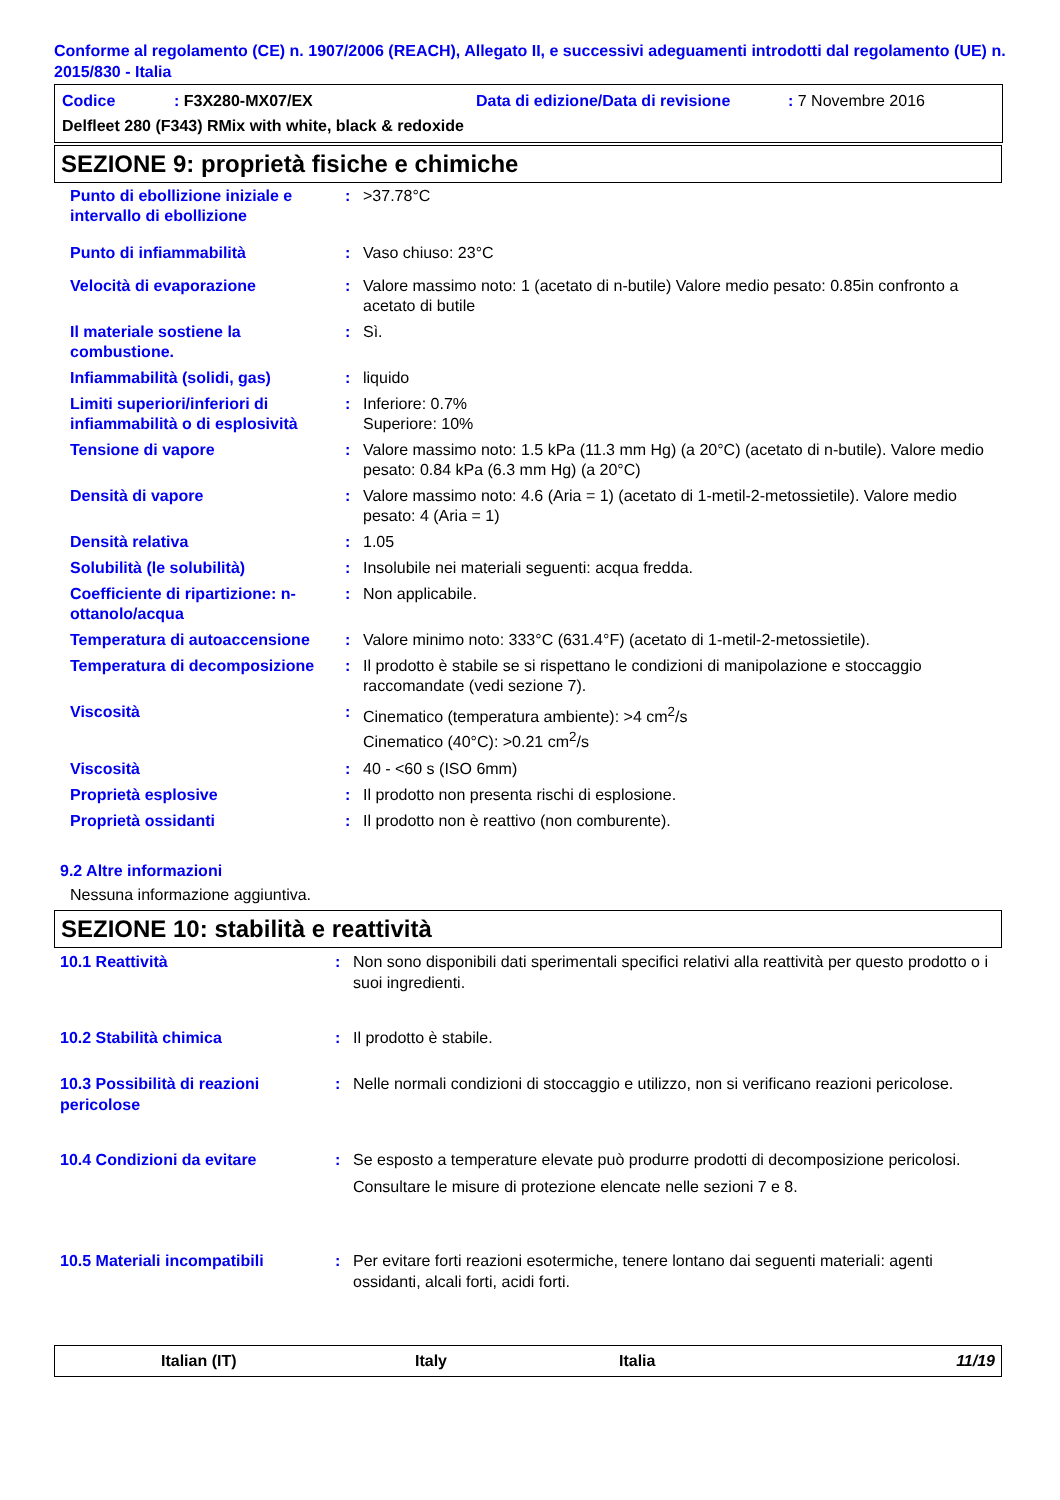Conforme al regolamento (CE) n. 1907/2006 (REACH), Allegato II, e successivi adeguamenti introdotti dal regolamento (UE) n. 2015/830 - Italia
| Codice | : F3X280-MX07/EX | Data di edizione/Data di revisione | : 7 Novembre 2016 |
| Delfleet 280 (F343) RMix with white, black & redoxide | | | |
SEZIONE 9: proprietà fisiche e chimiche
| Punto di ebollizione iniziale e intervallo di ebollizione | : | >37.78°C |
| Punto di infiammabilità | : | Vaso chiuso: 23°C |
| Velocità di evaporazione | : | Valore massimo noto: 1 (acetato di n-butile) Valore medio pesato: 0.85in confronto a acetato di butile |
| Il materiale sostiene la combustione. | : | Sì. |
| Infiammabilità (solidi, gas) | : | liquido |
| Limiti superiori/inferiori di infiammabilità o di esplosività | : | Inferiore: 0.7% Superiore: 10% |
| Tensione di vapore | : | Valore massimo noto: 1.5 kPa (11.3 mm Hg) (a 20°C) (acetato di n-butile). Valore medio pesato: 0.84 kPa (6.3 mm Hg) (a 20°C) |
| Densità di vapore | : | Valore massimo noto: 4.6 (Aria = 1) (acetato di 1-metil-2-metossietile). Valore medio pesato: 4 (Aria = 1) |
| Densità relativa | : | 1.05 |
| Solubilità (le solubilità) | : | Insolubile nei materiali seguenti: acqua fredda. |
| Coefficiente di ripartizione: n-ottanolo/acqua | : | Non applicabile. |
| Temperatura di autoaccensione | : | Valore minimo noto: 333°C (631.4°F) (acetato di 1-metil-2-metossietile). |
| Temperatura di decomposizione | : | Il prodotto è stabile se si rispettano le condizioni di manipolazione e stoccaggio raccomandate (vedi sezione 7). |
| Viscosità | : | Cinematico (temperatura ambiente): >4 cm<sup>2</sup>/s Cinematico (40°C): >0.21 cm<sup>2</sup>/s |
| Viscosità | : | 40 - <60 s (ISO 6mm) |
| Proprietà esplosive | : | Il prodotto non presenta rischi di esplosione. |
| Proprietà ossidanti | : | Il prodotto non è reattivo (non comburente). |
9.2 Altre informazioni
Nessuna informazione aggiuntiva.
SEZIONE 10: stabilità e reattività
| 10.1 Reattività | : | Non sono disponibili dati sperimentali specifici relativi alla reattività per questo prodotto o i suoi ingredienti. |
| 10.2 Stabilità chimica | : | Il prodotto è stabile. |
| 10.3 Possibilità di reazioni pericolose | : | Nelle normali condizioni di stoccaggio e utilizzo, non si verificano reazioni pericolose. |
| 10.4 Condizioni da evitare | : | Se esposto a temperature elevate può produrre prodotti di decomposizione pericolosi. Consultare le misure di protezione elencate nelle sezioni 7 e 8. |
| 10.5 Materiali incompatibili | : | Per evitare forti reazioni esotermiche, tenere lontano dai seguenti materiali: agenti ossidanti, alcali forti, acidi forti. |
Italian (IT) Italy Italia 11/19